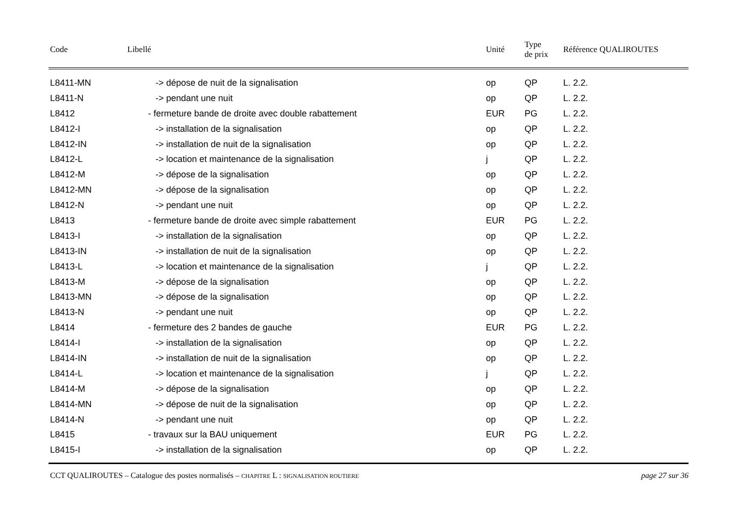| Code | Libellé | Unité | Type de prix | Référence QUALIROUTES |
| --- | --- | --- | --- | --- |
| L8411-MN | -> dépose de nuit de la signalisation | op | QP | L. 2.2. |
| L8411-N | -> pendant une nuit | op | QP | L. 2.2. |
| L8412 | - fermeture bande de droite avec double rabattement | EUR | PG | L. 2.2. |
| L8412-I | -> installation de la signalisation | op | QP | L. 2.2. |
| L8412-IN | -> installation de nuit de la signalisation | op | QP | L. 2.2. |
| L8412-L | -> location et maintenance de la signalisation | j | QP | L. 2.2. |
| L8412-M | -> dépose de la signalisation | op | QP | L. 2.2. |
| L8412-MN | -> dépose de la signalisation | op | QP | L. 2.2. |
| L8412-N | -> pendant une nuit | op | QP | L. 2.2. |
| L8413 | - fermeture bande de droite avec simple rabattement | EUR | PG | L. 2.2. |
| L8413-I | -> installation de la signalisation | op | QP | L. 2.2. |
| L8413-IN | -> installation de nuit de la signalisation | op | QP | L. 2.2. |
| L8413-L | -> location et maintenance de la signalisation | j | QP | L. 2.2. |
| L8413-M | -> dépose de la signalisation | op | QP | L. 2.2. |
| L8413-MN | -> dépose de la signalisation | op | QP | L. 2.2. |
| L8413-N | -> pendant une nuit | op | QP | L. 2.2. |
| L8414 | - fermeture des 2 bandes de gauche | EUR | PG | L. 2.2. |
| L8414-I | -> installation de la signalisation | op | QP | L. 2.2. |
| L8414-IN | -> installation de nuit de la signalisation | op | QP | L. 2.2. |
| L8414-L | -> location et maintenance de la signalisation | j | QP | L. 2.2. |
| L8414-M | -> dépose de la signalisation | op | QP | L. 2.2. |
| L8414-MN | -> dépose de nuit de la signalisation | op | QP | L. 2.2. |
| L8414-N | -> pendant une nuit | op | QP | L. 2.2. |
| L8415 | - travaux sur la BAU uniquement | EUR | PG | L. 2.2. |
| L8415-I | -> installation de la signalisation | op | QP | L. 2.2. |
CCT QUALIROUTES – Catalogue des postes normalisés – CHAPITRE L : SIGNALISATION ROUTIERE page 27 sur 36